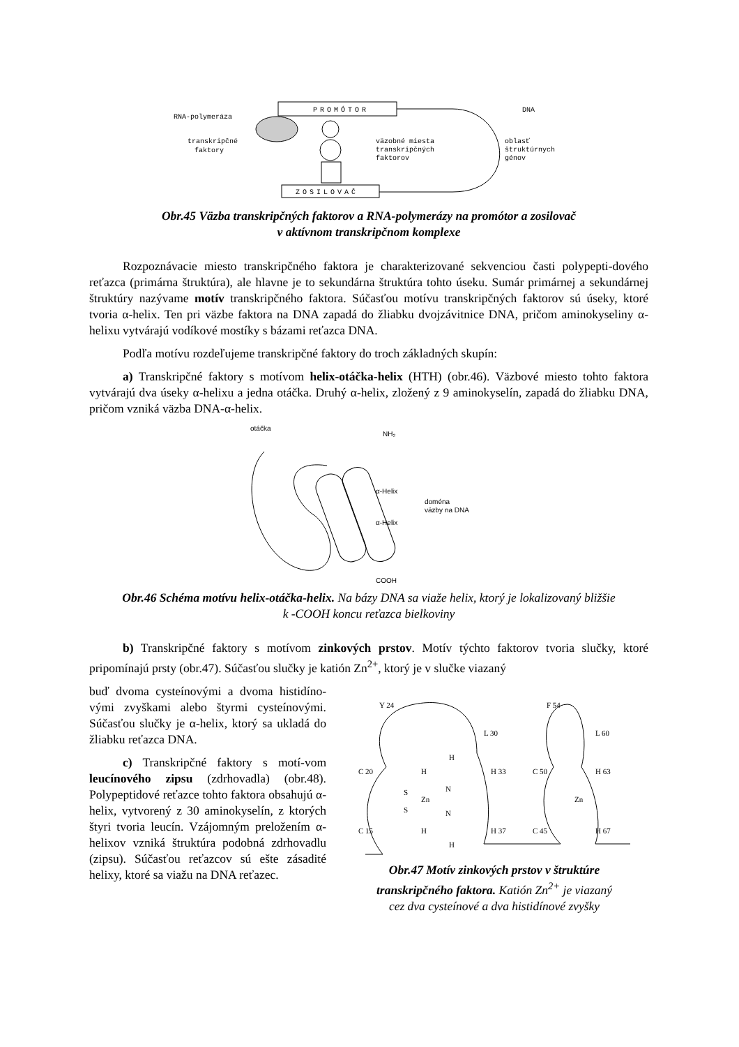PROMÓTOR
ZOSILOVAČ
RNA-polymeráza
transkripčné
faktory
väzobné miesta
transkripčných
faktorov
DNA
oblasť
štruktúrnych
génov
Obr.45 Väzba transkripčných faktorov a RNA-polymerázy na promótor a zosilovač
v aktívnom transkripčnom komplexe
Rozpoznávacie miesto transkripčného faktora je charakterizované sekvenciou časti polypepti-dového reťazca (primárna štruktúra), ale hlavne je to sekundárna štruktúra tohto úseku. Sumár primárnej a sekundárnej štruktúry nazývame motív transkripčného faktora. Súčasťou motívu transkripčných faktorov sú úseky, ktoré tvoria α-helix. Ten pri väzbe faktora na DNA zapadá do žliabku dvojzávitnice DNA, pričom aminokyseliny α-helixu vytvárajú vodíkové mostíky s bázami reťazca DNA.
Podľa motívu rozdeľujeme transkripčné faktory do troch základných skupín:
a) Transkripčné faktory s motívom helix-otáčka-helix (HTH) (obr.46). Väzbové miesto tohto faktora vytvárajú dva úseky α-helixu a jedna otáčka. Druhý α-helix, zložený z 9 aminokyselín, zapadá do žliabku DNA, pričom vzniká väzba DNA-α-helix.
otáčka
NH₂
α-Helix
α-Helix
doména
väzby na DNA
COOH
Obr.46 Schéma motívu helix-otáčka-helix. Na bázy DNA sa viaže helix, ktorý je lokalizovaný bližšie
k -COOH koncu reťazca bielkoviny
b) Transkripčné faktory s motívom zinkových prstov. Motív týchto faktorov tvoria slučky, ktoré pripomínajú prsty (obr.47). Súčasťou slučky je katión Zn<sup>2+</sup>, ktorý je v slučke viazaný
buď dvoma cysteínovými a dvoma histidíno-vými zvyškami alebo štyrmi cysteínovými. Súčasťou slučky je α-helix, ktorý sa ukladá do žliabku reťazca DNA.
c) Transkripčné faktory s motí-vom leucínového zipsu (zdrhovadla) (obr.48). Polypeptidové reťazce tohto faktora obsahujú α-helix, vytvorený z 30 aminokyselín, z ktorých štyri tvoria leucín. Vzájomným preložením α-helixov vzniká štruktúra podobná zdrhovadlu (zipsu). Súčasťou reťazcov sú ešte zásadité helixy, ktoré sa viažu na DNA reťazec.
Y 24
L 30
C 20
H 33
C 15
H 37
F 54
L 60
C 50
H 63
C 45
H 67
S
S
Zn
N
N
H
H
H
H
Zn
Obr.47 Motív zinkových prstov v štruktúre
transkripčného faktora. Katión Zn<sup>2+</sup> je viazaný
cez dva cysteínové a dva histidínové zvyšky